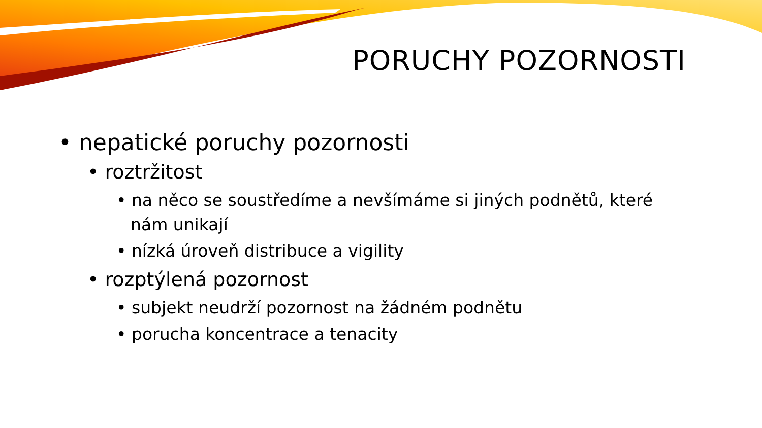PORUCHY POZORNOSTI
• nepatické poruchy pozornosti
• roztržitost
• na něco se soustředíme a nevšímáme si jiných podnětů, které nám unikají
• nízká úroveň distribuce a vigility
• rozptýlená pozornost
• subjekt neudrží pozornost na žádném podnětu
• porucha koncentrace a tenacity